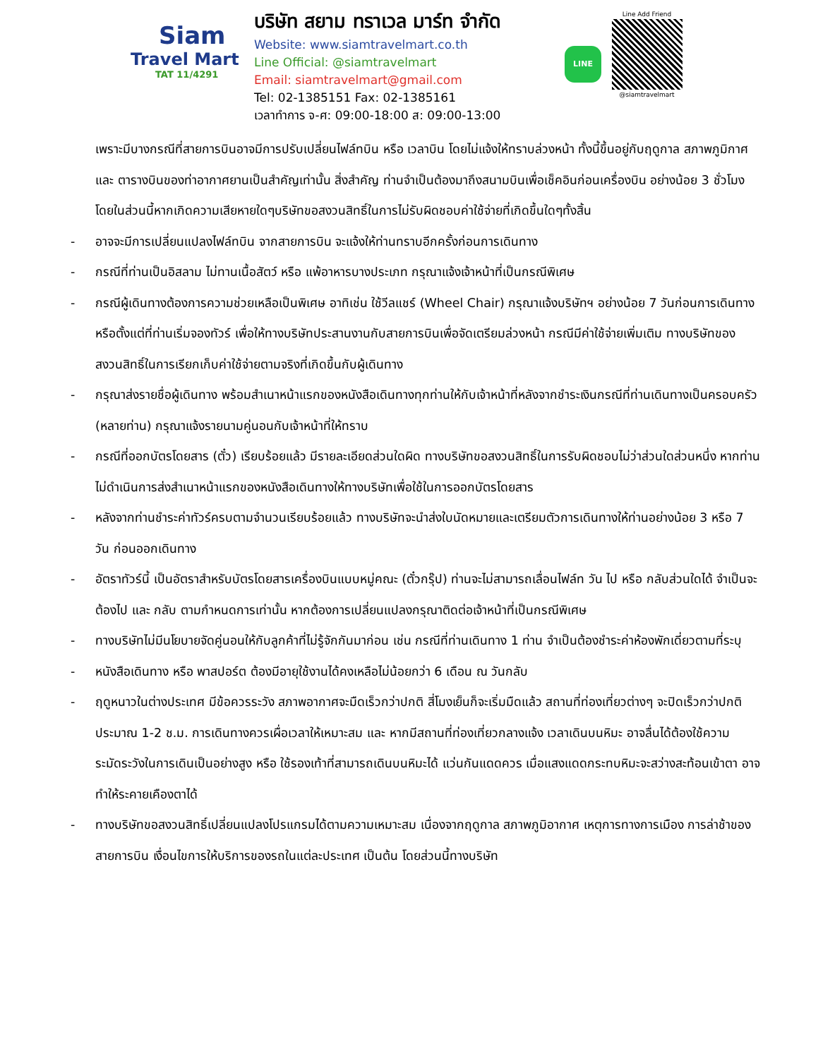Siam
Travel Mart
TAT 11/4291
บริษัท สยาม ทราเวล มาร์ท จำกัด
Website: www.siamtravelmart.co.th
Line Official: @siamtravelmart
Email: siamtravelmart@gmail.com
Tel: 02-1385151 Fax: 02-1385161
เวลาทำการ จ-ศ: 09:00-18:00 ส: 09:00-13:00
LINE
Line Add Friend
@siamtravelmart
เพราะมีบางกรณีที่สายการบินอาจมีการปรับเปลี่ยนไฟล์ทบิน หรือ เวลาบิน โดยไม่แจ้งให้ทราบล่วงหน้า ทั้งนี้ขึ้นอยู่กับฤดูกาล สภาพภูมิกาศ และ ตารางบินของท่าอากาศยานเป็นสำคัญเท่านั้น สิ่งสำคัญ ท่านจำเป็นต้องมาถึงสนามบินเพื่อเช็คอินก่อนเครื่องบิน อย่างน้อย 3 ชั่วโมง โดยในส่วนนี้หากเกิดความเสียหายใดๆบริษัทขอสงวนสิทธิ์ในการไม่รับผิดชอบค่าใช้จ่ายที่เกิดขึ้นใดๆทั้งสิ้น
- อาจจะมีการเปลี่ยนแปลงไฟล์ทบิน จากสายการบิน จะแจ้งให้ท่านทราบอีกครั้งก่อนการเดินทาง
- กรณีที่ท่านเป็นอิสลาม ไม่ทานเนื้อสัตว์ หรือ แพ้อาหารบางประเภท กรุณาแจ้งเจ้าหน้าที่เป็นกรณีพิเศษ
- กรณีผู้เดินทางต้องการความช่วยเหลือเป็นพิเศษ อาทิเช่น ใช้วีลแชร์ (Wheel Chair) กรุณาแจ้งบริษัทฯ อย่างน้อย 7 วันก่อนการเดินทาง หรือตั้งแต่ที่ท่านเริ่มจองทัวร์ เพื่อให้ทางบริษัทประสานงานกับสายการบินเพื่อจัดเตรียมล่วงหน้า กรณีมีค่าใช้จ่ายเพิ่มเติม ทางบริษัทของสงวนสิทธิ์ในการเรียกเก็บค่าใช้จ่ายตามจริงที่เกิดขึ้นกับผู้เดินทาง
- กรุณาส่งรายชื่อผู้เดินทาง พร้อมสำเนาหน้าแรกของหนังสือเดินทางทุกท่านให้กับเจ้าหน้าที่หลังจากชำระเงินกรณีที่ท่านเดินทางเป็นครอบครัว (หลายท่าน) กรุณาแจ้งรายนามคู่นอนกับเจ้าหน้าที่ให้ทราบ
- กรณีที่ออกบัตรโดยสาร (ตั๋ว) เรียบร้อยแล้ว มีรายละเอียดส่วนใดผิด ทางบริษัทขอสงวนสิทธิ์ในการรับผิดชอบไม่ว่าส่วนใดส่วนหนึ่ง หากท่านไม่ดำเนินการส่งสำเนาหน้าแรกของหนังสือเดินทางให้ทางบริษัทเพื่อใช้ในการออกบัตรโดยสาร
- หลังจากท่านชำระค่าทัวร์ครบตามจำนวนเรียบร้อยแล้ว ทางบริษัทจะนำส่งใบนัดหมายและเตรียมตัวการเดินทางให้ท่านอย่างน้อย 3 หรือ 7 วัน ก่อนออกเดินทาง
- อัตราทัวร์นี้ เป็นอัตราสำหรับบัตรโดยสารเครื่องบินแบบหมู่คณะ (ตั๋วกรุ๊ป) ท่านจะไม่สามารถเลื่อนไฟล์ท วัน ไป หรือ กลับส่วนใดได้ จำเป็นจะต้องไป และ กลับ ตามกำหนดการเท่านั้น หากต้องการเปลี่ยนแปลงกรุณาติดต่อเจ้าหน้าที่เป็นกรณีพิเศษ
- ทางบริษัทไม่มีนโยบายจัดคู่นอนให้กับลูกค้าที่ไม่รู้จักกันมาก่อน เช่น กรณีที่ท่านเดินทาง 1 ท่าน จำเป็นต้องชำระค่าห้องพักเดี่ยวตามที่ระบุ
- หนังสือเดินทาง หรือ พาสปอร์ต ต้องมีอายุใช้งานได้คงเหลือไม่น้อยกว่า 6 เดือน ณ วันกลับ
- ฤดูหนาวในต่างประเทศ มีข้อควรระวัง สภาพอากาศจะมืดเร็วกว่าปกติ สี่โมงเย็นก็จะเริ่มมืดแล้ว สถานที่ท่องเที่ยวต่างๆ จะปิดเร็วกว่าปกติ ประมาณ 1-2 ช.ม. การเดินทางควรเผื่อเวลาให้เหมาะสม และ หากมีสถานที่ท่องเที่ยวกลางแจ้ง เวลาเดินบนหิมะ อาจลื่นได้ต้องใช้ความระมัดระวังในการเดินเป็นอย่างสูง หรือ ใช้รองเท้าที่สามารถเดินบนหิมะได้ แว่นกันแดดควร เมื่อแสงแดดกระทบหิมะจะสว่างสะท้อนเข้าตา อาจทำให้ระคายเคืองตาได้
- ทางบริษัทขอสงวนสิทธิ์เปลี่ยนแปลงโปรแกรมได้ตามความเหมาะสม เนื่องจากฤดูกาล สภาพภูมิอากาศ เหตุการทางการเมือง การล่าช้าของสายการบิน เงื่อนไขการให้บริการของรถในแต่ละประเทศ เป็นต้น โดยส่วนนี้ทางบริษัท